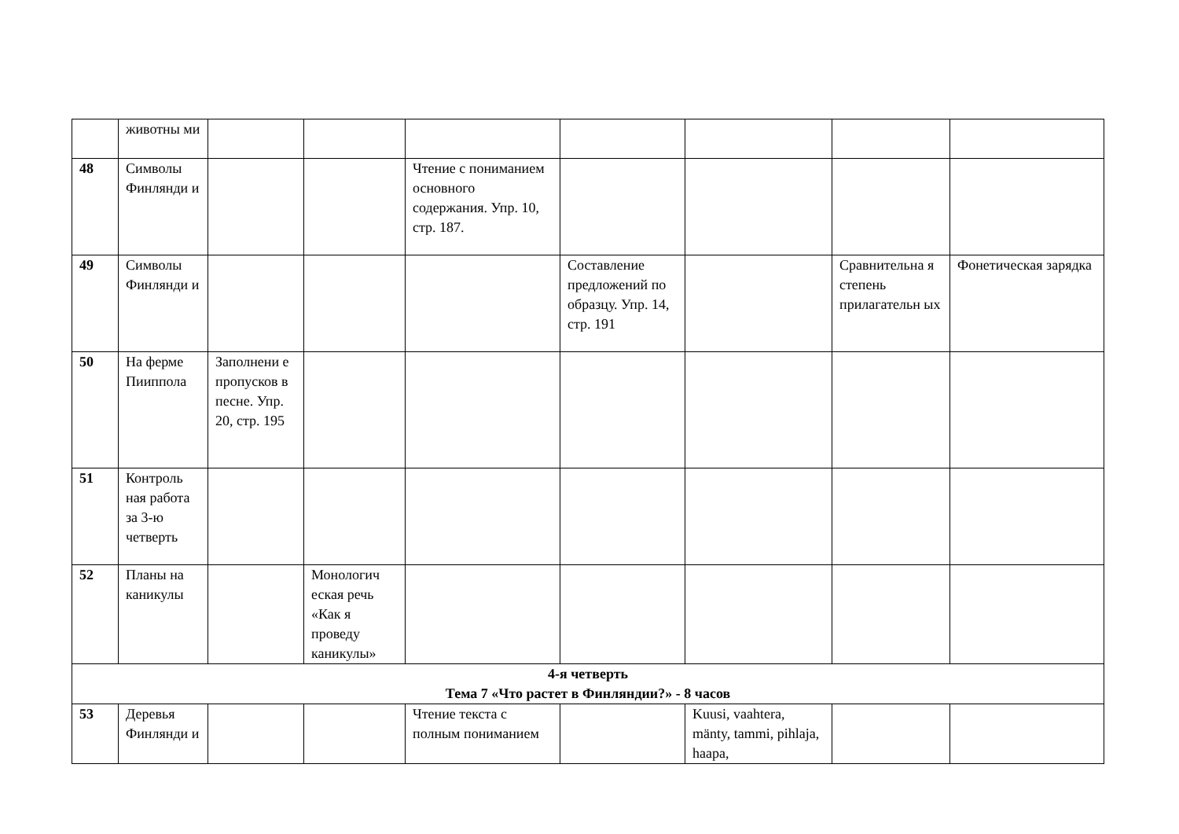| | животны ми | | | | | | | |
| 48 | Символы Финлянди и | | | Чтение с пониманием основного содержания. Упр. 10, стр. 187. | | | | |
| 49 | Символы Финлянди и | | | | Составление предложений по образцу. Упр. 14, стр. 191 | | Сравнительна я степень прилагательн ых | Фонетическая зарядка |
| 50 | На ферме Пииппола | Заполнени е пропусков в песне. Упр. 20, стр. 195 | | | | | | |
| 51 | Контроль ная работа за 3-ю четверть | | | | | | | |
| 52 | Планы на каникулы | | Монологич еская речь «Как я проведу каникулы» | | | | | |
| 4-я четверть Тема 7 «Что растет в Финляндии?» - 8 часов | | | | | | | | |
| 53 | Деревья Финлянди и | | | Чтение текста с полным пониманием | | Kuusi, vaahtera, mänty, tammi, pihlaja, haapa, | | |